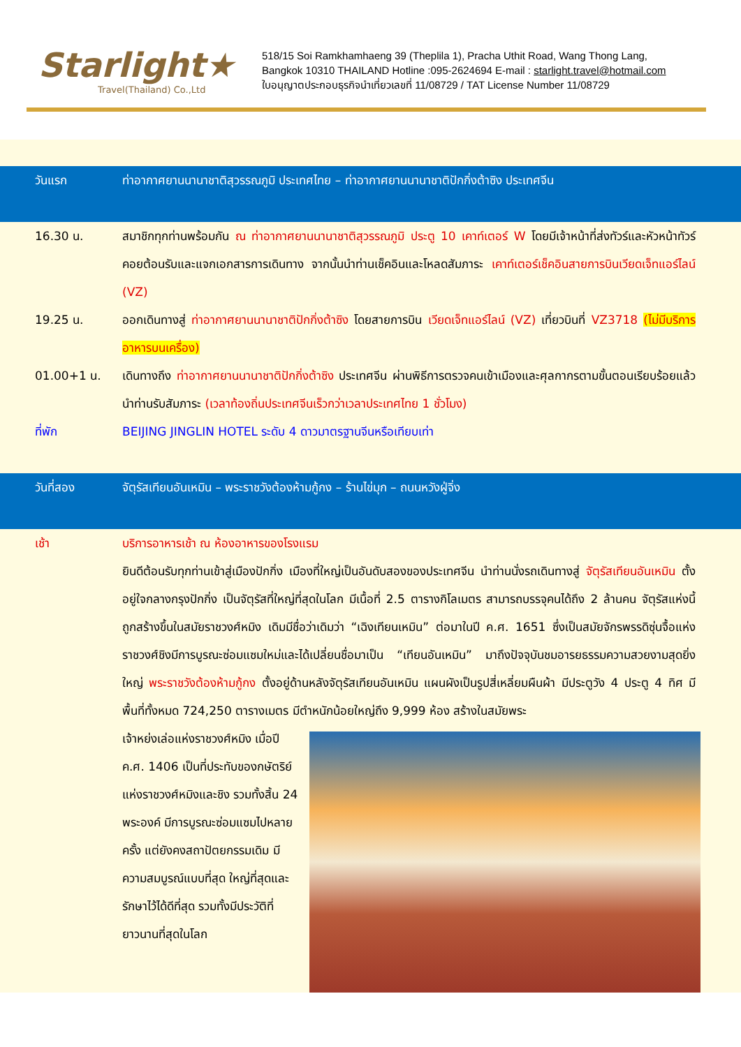Starlight★
Travel(Thailand) Co.,Ltd
518/15 Soi Ramkhamhaeng 39 (Theplila 1), Pracha Uthit Road, Wang Thong Lang,
Bangkok 10310 THAILAND Hotline :095-2624694 E-mail : starlight.travel@hotmail.com
ใบอนุญาตประกอบธุรกิจนำเที่ยวเลขที่ 11/08729 / TAT License Number 11/08729
วันแรก ท่าอากาศยานนานาชาติสุวรรณภูมิ ประเทศไทย – ท่าอากาศยานนานาชาติปักกิ่งต้าซิง ประเทศจีน
16.30 น. สมาชิกทุกท่านพร้อมกัน ณ ท่าอากาศยานนานาชาติสุวรรณภูมิ ประตู 10 เคาท์เตอร์ W โดยมีเจ้าหน้าที่ส่งทัวร์และหัวหน้าทัวร์ คอยต้อนรับและแจกเอกสารการเดินทาง จากนั้นนำท่านเช็คอินและโหลดสัมภาระ เคาท์เตอร์เช็คอินสายการบินเวียดเจ็ทแอร์ไลน์ (VZ)
19.25 น. ออกเดินทางสู่ ท่าอากาศยานนานาชาติปักกิ่งต้าซิง โดยสายการบิน เวียดเจ็ทแอร์ไลน์ (VZ) เที่ยวบินที่ VZ3718 (ไม่มีบริการอาหารบนเครื่อง)
01.00+1 น. เดินทางถึง ท่าอากาศยานนานาชาติปักกิ่งต้าซิง ประเทศจีน ผ่านพิธีการตรวจคนเข้าเมืองและศุลกากรตามขั้นตอนเรียบร้อยแล้วนำท่านรับสัมภาระ (เวลาท้องถิ่นประเทศจีนเร็วกว่าเวลาประเทศไทย 1 ชั่วโมง)
ที่พัก BEIJING JINGLIN HOTEL ระดับ 4 ดาวมาตรฐานจีนหรือเทียบเท่า
วันที่สอง จัตุรัสเทียนอันเหมิน – พระราชวังต้องห้ามกู้กง – ร้านไข่มุก – ถนนหวังฝู่จิ่ง
เช้า บริการอาหารเช้า ณ ห้องอาหารของโรงแรม
ยินดีต้อนรับทุกท่านเข้าสู่เมืองปักกิ่ง เมืองที่ใหญ่เป็นอันดับสองของประเทศจีน นำท่านนั่งรถเดินทางสู่ จัตุรัสเทียนอันเหมิน ตั้งอยู่ใจกลางกรุงปักกิ่ง เป็นจัตุรัสที่ใหญ่ที่สุดในโลก มีเนื้อที่ 2.5 ตารางกิโลเมตร สามารถบรรจุคนได้ถึง 2 ล้านคน จัตุรัสแห่งนี้ถูกสร้างขึ้นในสมัยราชวงศ์หมิง เดิมมีชื่อว่าเดิมว่า “เฉิงเทียนเหมิน” ต่อมาในปี ค.ศ. 1651 ซึ่งเป็นสมัยจักรพรรดิซุ่นจื้อแห่งราชวงศ์ชิงมีการบูรณะซ่อมแซมใหม่และได้เปลี่ยนชื่อมาเป็น “เทียนอันเหมิน” มาถึงปัจจุบันชมอารยธรรมความสวยงามสุดยิ่งใหญ่ พระราชวังต้องห้ามกู้กง ตั้งอยู่ด้านหลังจัตุรัสเทียนอันเหมิน แผนผังเป็นรูปสี่เหลี่ยมผืนผ้า มีประตูวัง 4 ประตู 4 ทิศ มีพื้นที่ทั้งหมด 724,250 ตารางเมตร มีตำหนักน้อยใหญ่ถึง 9,999 ห้อง สร้างในสมัยพระ
เจ้าหย่งเล่อแห่งราชวงศ์หมิง เมื่อปี ค.ศ. 1406 เป็นที่ประทับของกษัตริย์แห่งราชวงศ์หมิงและชิง รวมทั้งสิ้น 24 พระองค์ มีการบูรณะซ่อมแซมไปหลายครั้ง แต่ยังคงสถาปัตยกรรมเดิม มีความสมบูรณ์แบบที่สุด ใหญ่ที่สุดและรักษาไว้ได้ดีที่สุด รวมทั้งมีประวัติที่ยาวนานที่สุดในโลก